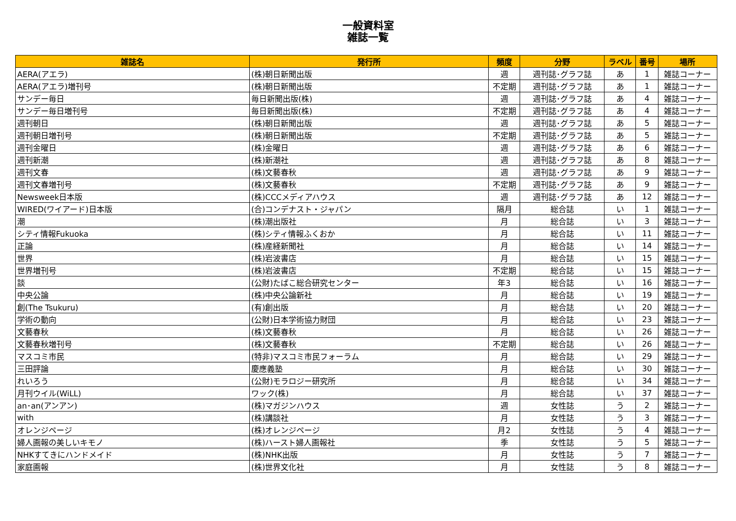一般資料室
雑誌一覧
| 雑誌名 | 発行所 | 頻度 | 分野 | ラベル | 番号 | 場所 |
| --- | --- | --- | --- | --- | --- | --- |
| AERA(アエラ) | (株)朝日新聞出版 | 週 | 週刊誌･グラフ誌 | あ | 1 | 雑誌コーナー |
| AERA(アエラ)増刊号 | (株)朝日新聞出版 | 不定期 | 週刊誌･グラフ誌 | あ | 1 | 雑誌コーナー |
| サンデー毎日 | 毎日新聞出版(株) | 週 | 週刊誌･グラフ誌 | あ | 4 | 雑誌コーナー |
| サンデー毎日増刊号 | 毎日新聞出版(株) | 不定期 | 週刊誌･グラフ誌 | あ | 4 | 雑誌コーナー |
| 週刊朝日 | (株)朝日新聞出版 | 週 | 週刊誌･グラフ誌 | あ | 5 | 雑誌コーナー |
| 週刊朝日増刊号 | (株)朝日新聞出版 | 不定期 | 週刊誌･グラフ誌 | あ | 5 | 雑誌コーナー |
| 週刊金曜日 | (株)金曜日 | 週 | 週刊誌･グラフ誌 | あ | 6 | 雑誌コーナー |
| 週刊新潮 | (株)新潮社 | 週 | 週刊誌･グラフ誌 | あ | 8 | 雑誌コーナー |
| 週刊文春 | (株)文藝春秋 | 週 | 週刊誌･グラフ誌 | あ | 9 | 雑誌コーナー |
| 週刊文春増刊号 | (株)文藝春秋 | 不定期 | 週刊誌･グラフ誌 | あ | 9 | 雑誌コーナー |
| Newsweek日本版 | (株)CCCメディアハウス | 週 | 週刊誌･グラフ誌 | あ | 12 | 雑誌コーナー |
| WIRED(ワイアード)日本版 | (合)コンデナスト・ジャパン | 隔月 | 総合誌 | い | 1 | 雑誌コーナー |
| 潮 | (株)潮出版社 | 月 | 総合誌 | い | 3 | 雑誌コーナー |
| シティ情報Fukuoka | (株)シティ情報ふくおか | 月 | 総合誌 | い | 11 | 雑誌コーナー |
| 正論 | (株)産経新聞社 | 月 | 総合誌 | い | 14 | 雑誌コーナー |
| 世界 | (株)岩波書店 | 月 | 総合誌 | い | 15 | 雑誌コーナー |
| 世界増刊号 | (株)岩波書店 | 不定期 | 総合誌 | い | 15 | 雑誌コーナー |
| 談 | (公財)たばこ総合研究センター | 年3 | 総合誌 | い | 16 | 雑誌コーナー |
| 中央公論 | (株)中央公論新社 | 月 | 総合誌 | い | 19 | 雑誌コーナー |
| 創(The Tsukuru) | (有)創出版 | 月 | 総合誌 | い | 20 | 雑誌コーナー |
| 学術の動向 | (公財)日本学術協力財団 | 月 | 総合誌 | い | 23 | 雑誌コーナー |
| 文藝春秋 | (株)文藝春秋 | 月 | 総合誌 | い | 26 | 雑誌コーナー |
| 文藝春秋増刊号 | (株)文藝春秋 | 不定期 | 総合誌 | い | 26 | 雑誌コーナー |
| マスコミ市民 | (特非)マスコミ市民フォーラム | 月 | 総合誌 | い | 29 | 雑誌コーナー |
| 三田評論 | 慶應義塾 | 月 | 総合誌 | い | 30 | 雑誌コーナー |
| れいろう | (公財)モラロジー研究所 | 月 | 総合誌 | い | 34 | 雑誌コーナー |
| 月刊ウイル(WiLL) | ワック(株) | 月 | 総合誌 | い | 37 | 雑誌コーナー |
| an･an(アンアン) | (株)マガジンハウス | 週 | 女性誌 | う | 2 | 雑誌コーナー |
| with | (株)講談社 | 月 | 女性誌 | う | 3 | 雑誌コーナー |
| オレンジページ | (株)オレンジページ | 月2 | 女性誌 | う | 4 | 雑誌コーナー |
| 婦人画報の美しいキモノ | (株)ハースト婦人画報社 | 季 | 女性誌 | う | 5 | 雑誌コーナー |
| NHKすてきにハンドメイド | (株)NHK出版 | 月 | 女性誌 | う | 7 | 雑誌コーナー |
| 家庭画報 | (株)世界文化社 | 月 | 女性誌 | う | 8 | 雑誌コーナー |